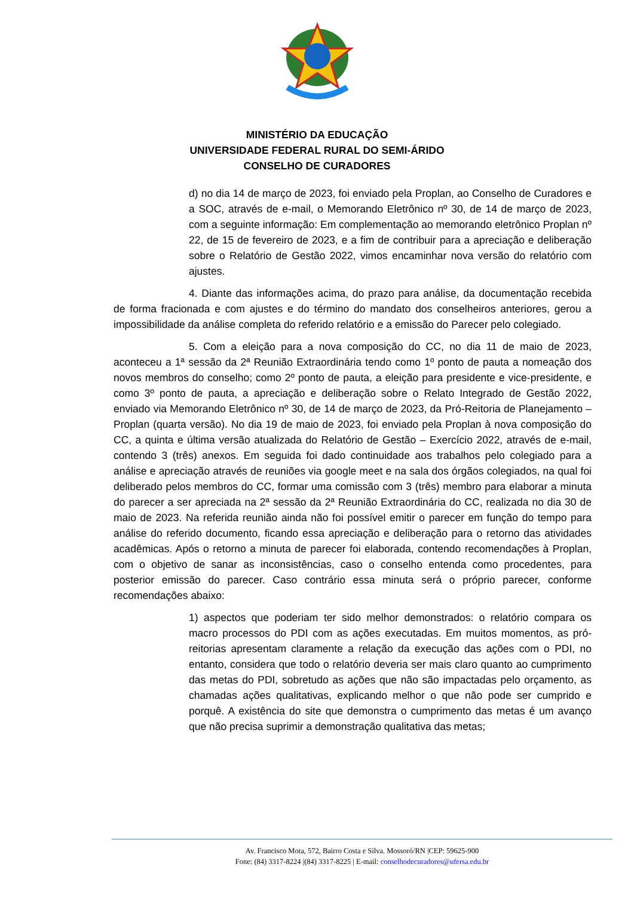MINISTÉRIO DA EDUCAÇÃO
UNIVERSIDADE FEDERAL RURAL DO SEMI-ÁRIDO
CONSELHO DE CURADORES
d) no dia 14 de março de 2023, foi enviado pela Proplan, ao Conselho de Curadores e a SOC, através de e-mail, o Memorando Eletrônico nº 30, de 14 de março de 2023, com a seguinte informação: Em complementação ao memorando eletrônico Proplan nº 22, de 15 de fevereiro de 2023, e a fim de contribuir para a apreciação e deliberação sobre o Relatório de Gestão 2022, vimos encaminhar nova versão do relatório com ajustes.
4. Diante das informações acima, do prazo para análise, da documentação recebida de forma fracionada e com ajustes e do término do mandato dos conselheiros anteriores, gerou a impossibilidade da análise completa do referido relatório e a emissão do Parecer pelo colegiado.
5. Com a eleição para a nova composição do CC, no dia 11 de maio de 2023, aconteceu a 1ª sessão da 2ª Reunião Extraordinária tendo como 1º ponto de pauta a nomeação dos novos membros do conselho; como 2º ponto de pauta, a eleição para presidente e vice-presidente, e como 3º ponto de pauta, a apreciação e deliberação sobre o Relato Integrado de Gestão 2022, enviado via Memorando Eletrônico nº 30, de 14 de março de 2023, da Pró-Reitoria de Planejamento – Proplan (quarta versão). No dia 19 de maio de 2023, foi enviado pela Proplan à nova composição do CC, a quinta e última versão atualizada do Relatório de Gestão – Exercício 2022, através de e-mail, contendo 3 (três) anexos. Em seguida foi dado continuidade aos trabalhos pelo colegiado para a análise e apreciação através de reuniões via google meet e na sala dos órgãos colegiados, na qual foi deliberado pelos membros do CC, formar uma comissão com 3 (três) membro para elaborar a minuta do parecer a ser apreciada na 2ª sessão da 2ª Reunião Extraordinária do CC, realizada no dia 30 de maio de 2023. Na referida reunião ainda não foi possível emitir o parecer em função do tempo para análise do referido documento, ficando essa apreciação e deliberação para o retorno das atividades acadêmicas. Após o retorno a minuta de parecer foi elaborada, contendo recomendações à Proplan, com o objetivo de sanar as inconsistências, caso o conselho entenda como procedentes, para posterior emissão do parecer. Caso contrário essa minuta será o próprio parecer, conforme recomendações abaixo:
1) aspectos que poderiam ter sido melhor demonstrados: o relatório compara os macro processos do PDI com as ações executadas. Em muitos momentos, as pró-reitorias apresentam claramente a relação da execução das ações com o PDI, no entanto, considera que todo o relatório deveria ser mais claro quanto ao cumprimento das metas do PDI, sobretudo as ações que não são impactadas pelo orçamento, as chamadas ações qualitativas, explicando melhor o que não pode ser cumprido e porquê. A existência do site que demonstra o cumprimento das metas é um avanço que não precisa suprimir a demonstração qualitativa das metas;
Av. Francisco Mota, 572, Bairro Costa e Silva. Mossoró/RN |CEP: 59625-900
Fone: (84) 3317-8224 |(84) 3317-8225 | E-mail: conselhodecuradores@ufersa.edu.br